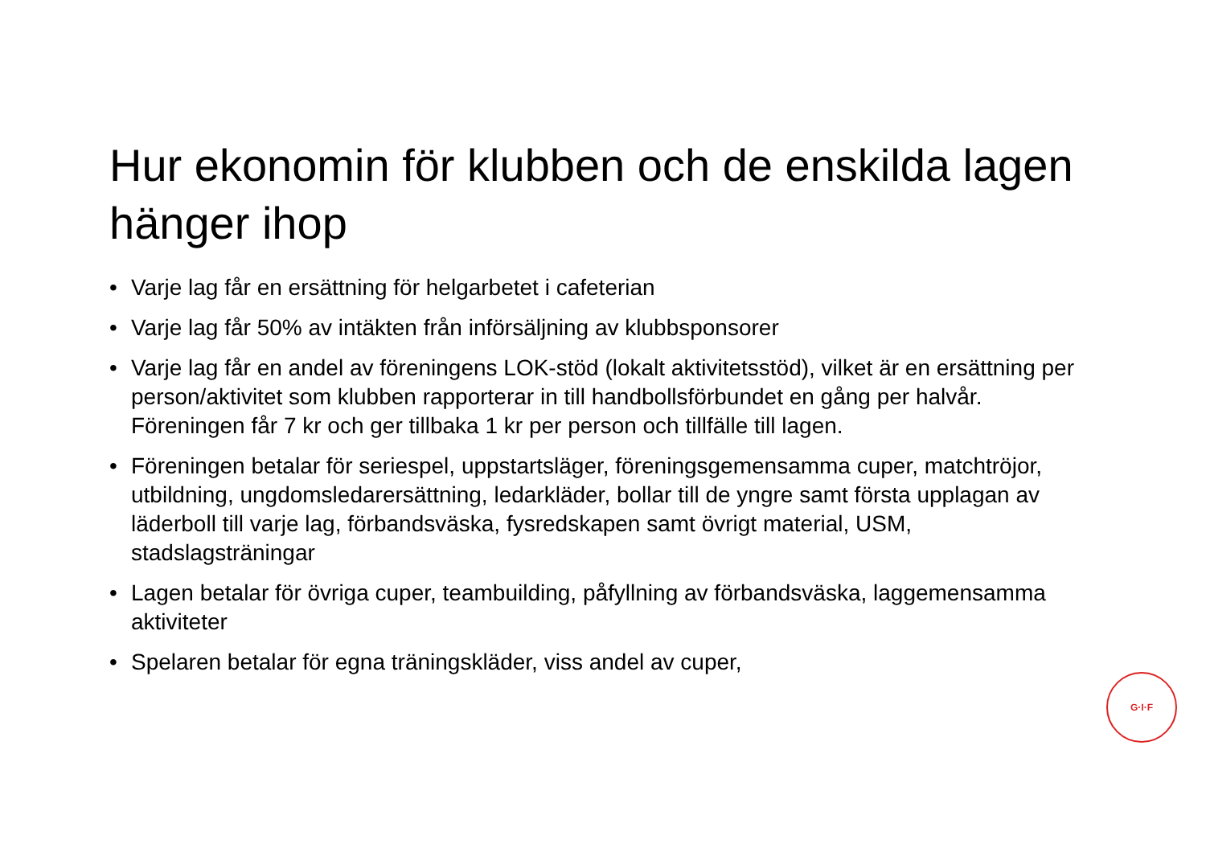Hur ekonomin för klubben och de enskilda lagen hänger ihop
• Varje lag får en ersättning för helgarbetet i cafeterian
• Varje lag får 50% av intäkten från införsäljning av klubbsponsorer
• Varje lag får en andel av föreningens LOK-stöd (lokalt aktivitetsstöd), vilket är en ersättning per person/aktivitet som klubben rapporterar in till handbollsförbundet en gång per halvår. Föreningen får 7 kr och ger tillbaka 1 kr per person och tillfälle till lagen.
• Föreningen betalar för seriespel, uppstartsläger, föreningsgemensamma cuper, matchtröjor, utbildning, ungdomsledarersättning, ledarkläder, bollar till de yngre samt första upplagan av läderboll till varje lag, förbandsväska, fysredskapen samt övrigt material, USM, stadslagsträningar
• Lagen betalar för övriga cuper, teambuilding, påfyllning av förbandsväska, laggemensamma aktiviteter
• Spelaren betalar för egna träningskläder, viss andel av cuper,
G·I·F